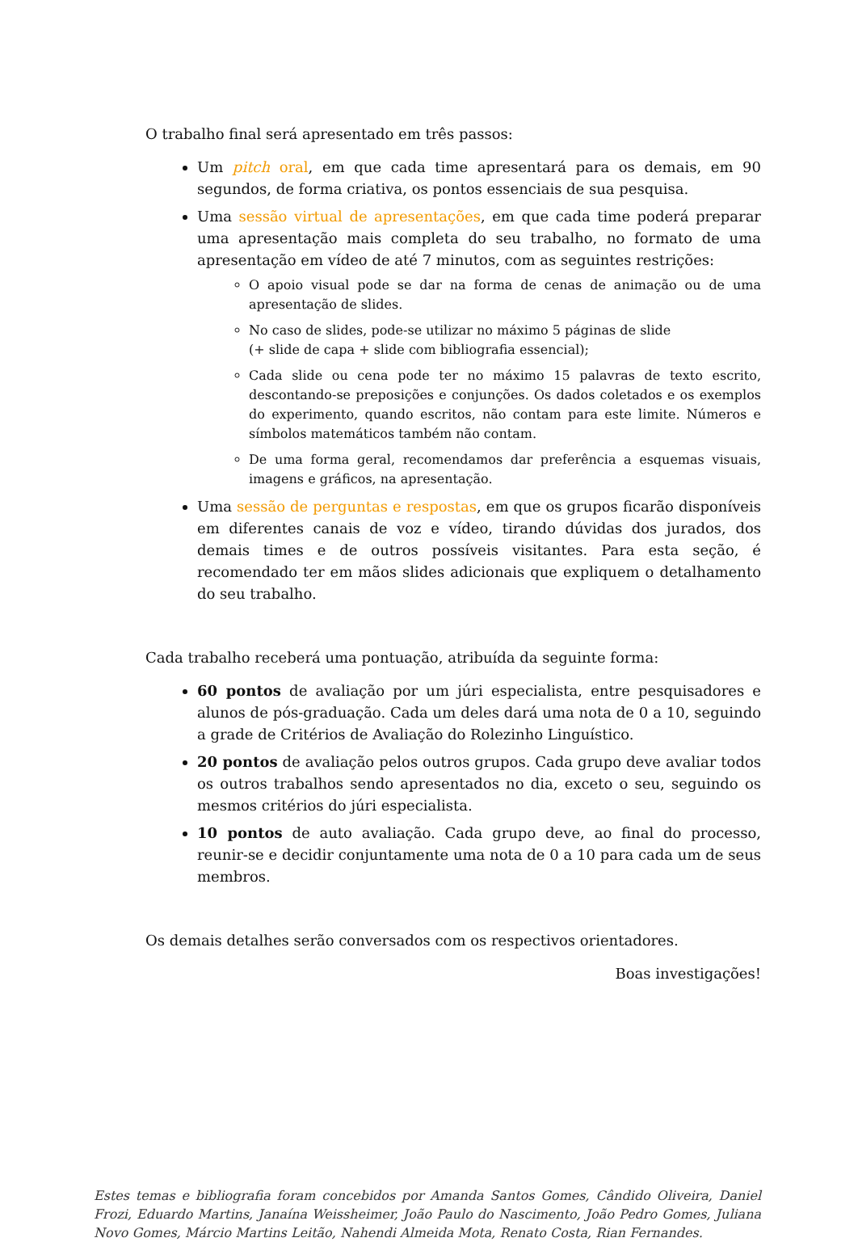O trabalho final será apresentado em três passos:
Um pitch oral, em que cada time apresentará para os demais, em 90 segundos, de forma criativa, os pontos essenciais de sua pesquisa.
Uma sessão virtual de apresentações, em que cada time poderá preparar uma apresentação mais completa do seu trabalho, no formato de uma apresentação em vídeo de até 7 minutos, com as seguintes restrições:
O apoio visual pode se dar na forma de cenas de animação ou de uma apresentação de slides.
No caso de slides, pode-se utilizar no máximo 5 páginas de slide
(+ slide de capa + slide com bibliografia essencial);
Cada slide ou cena pode ter no máximo 15 palavras de texto escrito, descontando-se preposições e conjunções. Os dados coletados e os exemplos do experimento, quando escritos, não contam para este limite. Números e símbolos matemáticos também não contam.
De uma forma geral, recomendamos dar preferência a esquemas visuais, imagens e gráficos, na apresentação.
Uma sessão de perguntas e respostas, em que os grupos ficarão disponíveis em diferentes canais de voz e vídeo, tirando dúvidas dos jurados, dos demais times e de outros possíveis visitantes. Para esta seção, é recomendado ter em mãos slides adicionais que expliquem o detalhamento do seu trabalho.
Cada trabalho receberá uma pontuação, atribuída da seguinte forma:
60 pontos de avaliação por um júri especialista, entre pesquisadores e alunos de pós-graduação. Cada um deles dará uma nota de 0 a 10, seguindo a grade de Critérios de Avaliação do Rolezinho Linguístico.
20 pontos de avaliação pelos outros grupos. Cada grupo deve avaliar todos os outros trabalhos sendo apresentados no dia, exceto o seu, seguindo os mesmos critérios do júri especialista.
10 pontos de auto avaliação. Cada grupo deve, ao final do processo, reunir-se e decidir conjuntamente uma nota de 0 a 10 para cada um de seus membros.
Os demais detalhes serão conversados com os respectivos orientadores.
Boas investigações!
Estes temas e bibliografia foram concebidos por Amanda Santos Gomes, Cândido Oliveira, Daniel Frozi, Eduardo Martins, Janaína Weissheimer, João Paulo do Nascimento, João Pedro Gomes, Juliana Novo Gomes, Márcio Martins Leitão, Nahendi Almeida Mota, Renato Costa, Rian Fernandes.